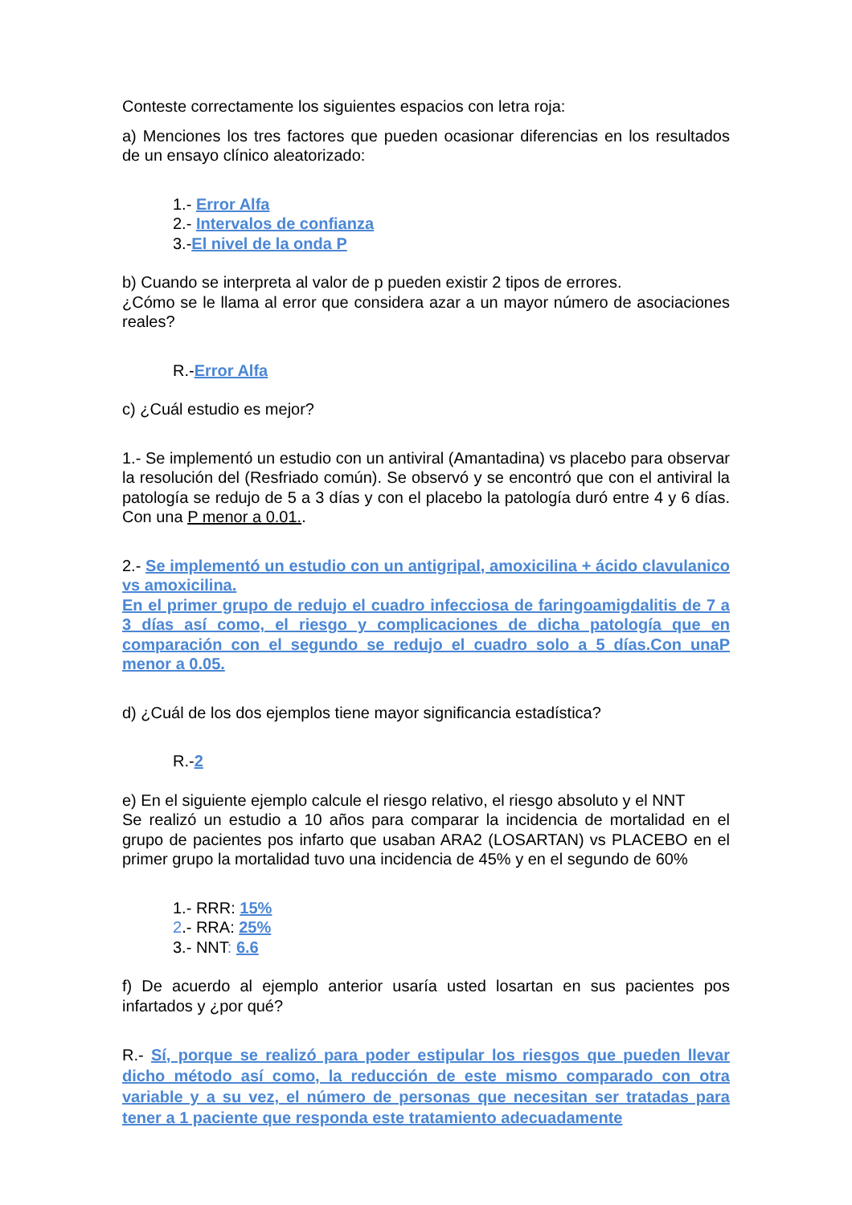Conteste correctamente los siguientes espacios con letra roja:
a) Menciones los tres factores que pueden ocasionar diferencias en los resultados de un ensayo clínico aleatorizado:
1.- Error Alfa
2.- Intervalos de confianza
3.-El nivel de la onda P
b) Cuando se interpreta al valor de p pueden existir 2 tipos de errores.
¿Cómo se le llama al error que considera azar a un mayor número de asociaciones reales?
R.-Error Alfa
c) ¿Cuál estudio es mejor?
1.- Se implementó un estudio con un antiviral (Amantadina) vs placebo para observar la resolución del (Resfriado común). Se observó y se encontró que con el antiviral la patología se redujo de 5 a 3 días y con el placebo la patología duró entre 4 y 6 días. Con una P menor a 0.01..
2.- Se implementó un estudio con un antigripal, amoxicilina + ácido clavulanico vs amoxicilina.
En el primer grupo de redujo el cuadro infecciosa de faringoamigdalitis de 7 a 3 días así como, el riesgo y complicaciones de dicha patología que en comparación con el segundo se redujo el cuadro solo a 5 días.Con unaP menor a 0.05.
d) ¿Cuál de los dos ejemplos tiene mayor significancia estadística?
R.-2
e) En el siguiente ejemplo calcule el riesgo relativo, el riesgo absoluto y el NNT
Se realizó un estudio a 10 años para comparar la incidencia de mortalidad en el grupo de pacientes pos infarto que usaban ARA2 (LOSARTAN) vs PLACEBO en el primer grupo la mortalidad tuvo una incidencia de 45% y en el segundo de 60%
1.- RRR: 15%
2.- RRA: 25%
3.- NNT: 6.6
f) De acuerdo al ejemplo anterior usaría usted losartan en sus pacientes pos infartados y ¿por qué?
R.- Sí, porque se realizó para poder estipular los riesgos que pueden llevar dicho método así como, la reducción de este mismo comparado con otra variable y a su vez, el número de personas que necesitan ser tratadas para tener a 1 paciente que responda este tratamiento adecuadamente